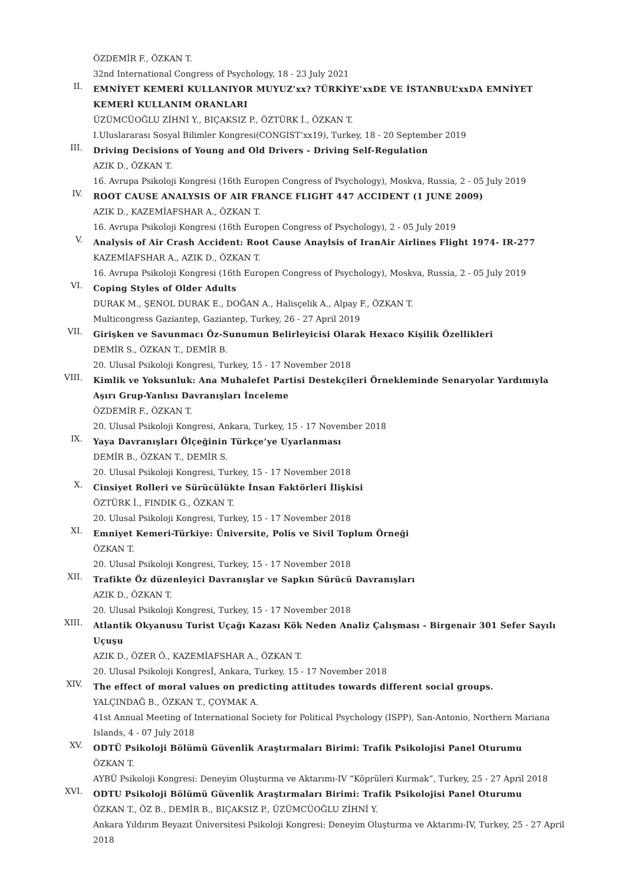ÖZDEMİR F., ÖZKAN T.
32nd International Congress of Psychology, 18 - 23 July 2021
II.
EMNİYET KEMERİ KULLANIYOR MUYUZ’xx? TÜRKİYE’xxDE VE İSTANBUL’xxDA EMNİYET KEMERİ KULLANIM ORANLARI
ÜZÜMCÜOĞLU ZİHNİ Y., BIÇAKSIZ P., ÖZTÜRK İ., ÖZKAN T.
I.Uluslararası Sosyal Bilimler Kongresi(CONGIST’xx19), Turkey, 18 - 20 September 2019
III.
Driving Decisions of Young and Old Drivers - Driving Self-Regulation
AZIK D., ÖZKAN T.
16. Avrupa Psikoloji Kongresi (16th Europen Congress of Psychology), Moskva, Russia, 2 - 05 July 2019
IV.
ROOT CAUSE ANALYSIS OF AIR FRANCE FLIGHT 447 ACCIDENT (1 JUNE 2009)
AZIK D., KAZEMİAFSHAR A., ÖZKAN T.
16. Avrupa Psikoloji Kongresi (16th Europen Congress of Psychology), 2 - 05 July 2019
V.
Analysis of Air Crash Accident: Root Cause Anaylsis of IranAir Airlines Flight 1974- IR-277
KAZEMİAFSHAR A., AZIK D., ÖZKAN T.
16. Avrupa Psikoloji Kongresi (16th Europen Congress of Psychology), Moskva, Russia, 2 - 05 July 2019
VI.
Coping Styles of Older Adults
DURAK M., ŞENOL DURAK E., DOĞAN A., Halisçelik A., Alpay F., ÖZKAN T.
Multicongress Gaziantep, Gaziantep, Turkey, 26 - 27 April 2019
VII.
Girişken ve Savunmacı Öz-Sunumun Belirleyicisi Olarak Hexaco Kişilik Özellikleri
DEMİR S., ÖZKAN T., DEMİR B.
20. Ulusal Psikoloji Kongresi, Turkey, 15 - 17 November 2018
VIII.
Kimlik ve Yoksunluk: Ana Muhalefet Partisi Destekçileri Örnekleminde Senaryolar Yardımıyla Aşırı Grup-Yanlısı Davranışları İnceleme
ÖZDEMİR F., ÖZKAN T.
20. Ulusal Psikoloji Kongresi, Ankara, Turkey, 15 - 17 November 2018
IX.
Yaya Davranışları Ölçeğinin Türkçe’ye Uyarlanması
DEMİR B., ÖZKAN T., DEMİR S.
20. Ulusal Psikoloji Kongresi, Turkey, 15 - 17 November 2018
X.
Cinsiyet Rolleri ve Sürücülükte İnsan Faktörleri İlişkisi
ÖZTÜRK İ., FINDIK G., ÖZKAN T.
20. Ulusal Psikoloji Kongresi, Turkey, 15 - 17 November 2018
XI.
Emniyet Kemeri-Türkiye: Üniversite, Polis ve Sivil Toplum Örneği
ÖZKAN T.
20. Ulusal Psikoloji Kongresi, Turkey, 15 - 17 November 2018
XII.
Trafikte Öz düzenleyici Davranışlar ve Sapkın Sürücü Davranışları
AZIK D., ÖZKAN T.
20. Ulusal Psikoloji Kongresi, Turkey, 15 - 17 November 2018
XIII.
Atlantik Okyanusu Turist Uçağı Kazası Kök Neden Analiz Çalışması - Birgenair 301 Sefer Sayılı Uçuşu
AZIK D., ÖZER Ö., KAZEMİAFSHAR A., ÖZKAN T.
20. Ulusal Psikoloji Kongresİ, Ankara, Turkey, 15 - 17 November 2018
XIV.
The effect of moral values on predicting attitudes towards different social groups.
YALÇINDAĞ B., ÖZKAN T., ÇOYMAK A.
41st Annual Meeting of International Society for Political Psychology (ISPP), San-Antonio, Northern Mariana Islands, 4 - 07 July 2018
XV.
ODTÜ Psikoloji Bölümü Güvenlik Araştırmaları Birimi: Trafik Psikolojisi Panel Oturumu
ÖZKAN T.
AYBÜ Psikoloji Kongresi: Deneyim Oluşturma ve Aktarımı-IV “Köprüleri Kurmak”, Turkey, 25 - 27 April 2018
XVI.
ODTU Psikoloji Bölümü Güvenlik Araştırmaları Birimi: Trafik Psikolojisi Panel Oturumu
ÖZKAN T., ÖZ B., DEMİR B., BIÇAKSIZ P., ÜZÜMCÜOĞLU ZİHNİ Y.
Ankara Yıldırım Beyazıt Üniversitesi Psikoloji Kongresi: Deneyim Oluşturma ve Aktarımı-IV, Turkey, 25 - 27 April 2018